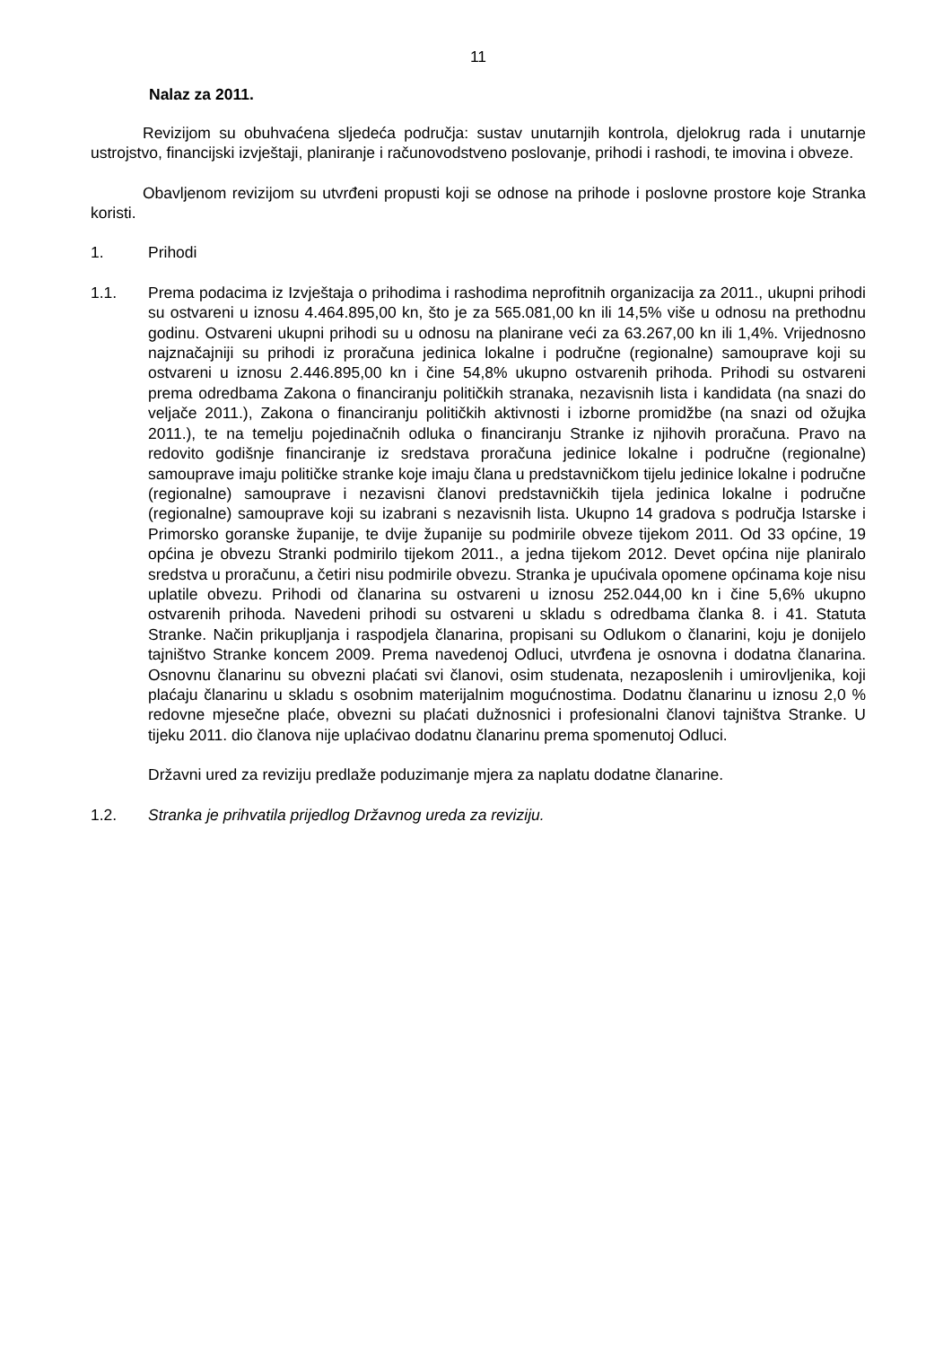11
Nalaz za 2011.
Revizijom su obuhvaćena sljedeća područja: sustav unutarnjih kontrola, djelokrug rada i unutarnje ustrojstvo, financijski izvještaji, planiranje i računovodstveno poslovanje, prihodi i rashodi, te imovina i obveze.
Obavljenom revizijom su utvrđeni propusti koji se odnose na prihode i poslovne prostore koje Stranka koristi.
1. Prihodi
1.1. Prema podacima iz Izvještaja o prihodima i rashodima neprofitnih organizacija za 2011., ukupni prihodi su ostvareni u iznosu 4.464.895,00 kn, što je za 565.081,00 kn ili 14,5% više u odnosu na prethodnu godinu. Ostvareni ukupni prihodi su u odnosu na planirane veći za 63.267,00 kn ili 1,4%. Vrijednosno najznačajniji su prihodi iz proračuna jedinica lokalne i područne (regionalne) samouprave koji su ostvareni u iznosu 2.446.895,00 kn i čine 54,8% ukupno ostvarenih prihoda. Prihodi su ostvareni prema odredbama Zakona o financiranju političkih stranaka, nezavisnih lista i kandidata (na snazi do veljače 2011.), Zakona o financiranju političkih aktivnosti i izborne promidžbe (na snazi od ožujka 2011.), te na temelju pojedinačnih odluka o financiranju Stranke iz njihovih proračuna. Pravo na redovito godišnje financiranje iz sredstava proračuna jedinice lokalne i područne (regionalne) samouprave imaju političke stranke koje imaju člana u predstavničkom tijelu jedinice lokalne i područne (regionalne) samouprave i nezavisni članovi predstavničkih tijela jedinica lokalne i područne (regionalne) samouprave koji su izabrani s nezavisnih lista. Ukupno 14 gradova s područja Istarske i Primorsko goranske županije, te dvije županije su podmirile obveze tijekom 2011. Od 33 općine, 19 općina je obvezu Stranki podmirilo tijekom 2011., a jedna tijekom 2012. Devet općina nije planiralo sredstva u proračunu, a četiri nisu podmirile obvezu. Stranka je upućivala opomene općinama koje nisu uplatile obvezu. Prihodi od članarina su ostvareni u iznosu 252.044,00 kn i čine 5,6% ukupno ostvarenih prihoda. Navedeni prihodi su ostvareni u skladu s odredbama članka 8. i 41. Statuta Stranke. Način prikupljanja i raspodjela članarina, propisani su Odlukom o članarini, koju je donijelo tajništvo Stranke koncem 2009. Prema navedenoj Odluci, utvrđena je osnovna i dodatna članarina. Osnovnu članarinu su obvezni plaćati svi članovi, osim studenata, nezaposlenih i umirovljenika, koji plaćaju članarinu u skladu s osobnim materijalnim mogućnostima. Dodatnu članarinu u iznosu 2,0 % redovne mjesečne plaće, obvezni su plaćati dužnosnici i profesionalni članovi tajništva Stranke. U tijeku 2011. dio članova nije uplaćivao dodatnu članarinu prema spomenutoj Odluci.
Državni ured za reviziju predlaže poduzimanje mjera za naplatu dodatne članarine.
1.2. Stranka je prihvatila prijedlog Državnog ureda za reviziju.